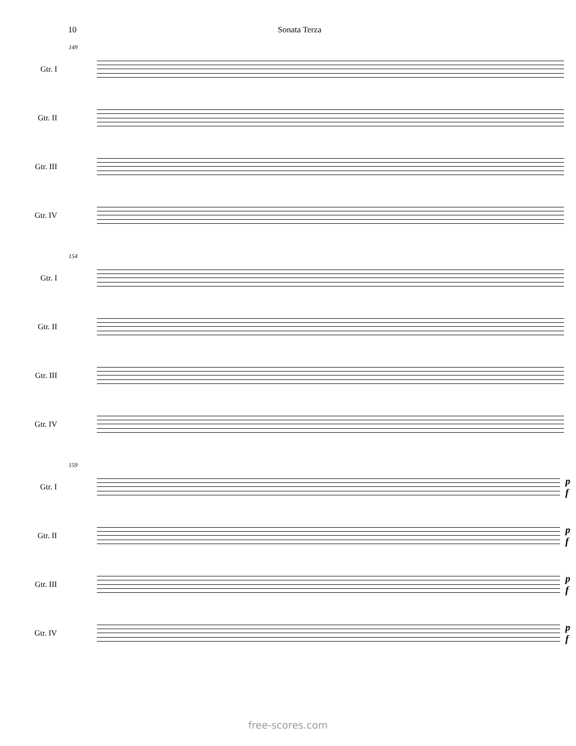10 Sonata Terza
149
Gtr. I
Gtr. II
Gtr. III
Gtr. IV
154
Gtr. I
Gtr. II
Gtr. III
Gtr. IV
159
Gtr. I
p f
Gtr. II
p f
Gtr. III
p f
Gtr. IV
p f
free-scores.com